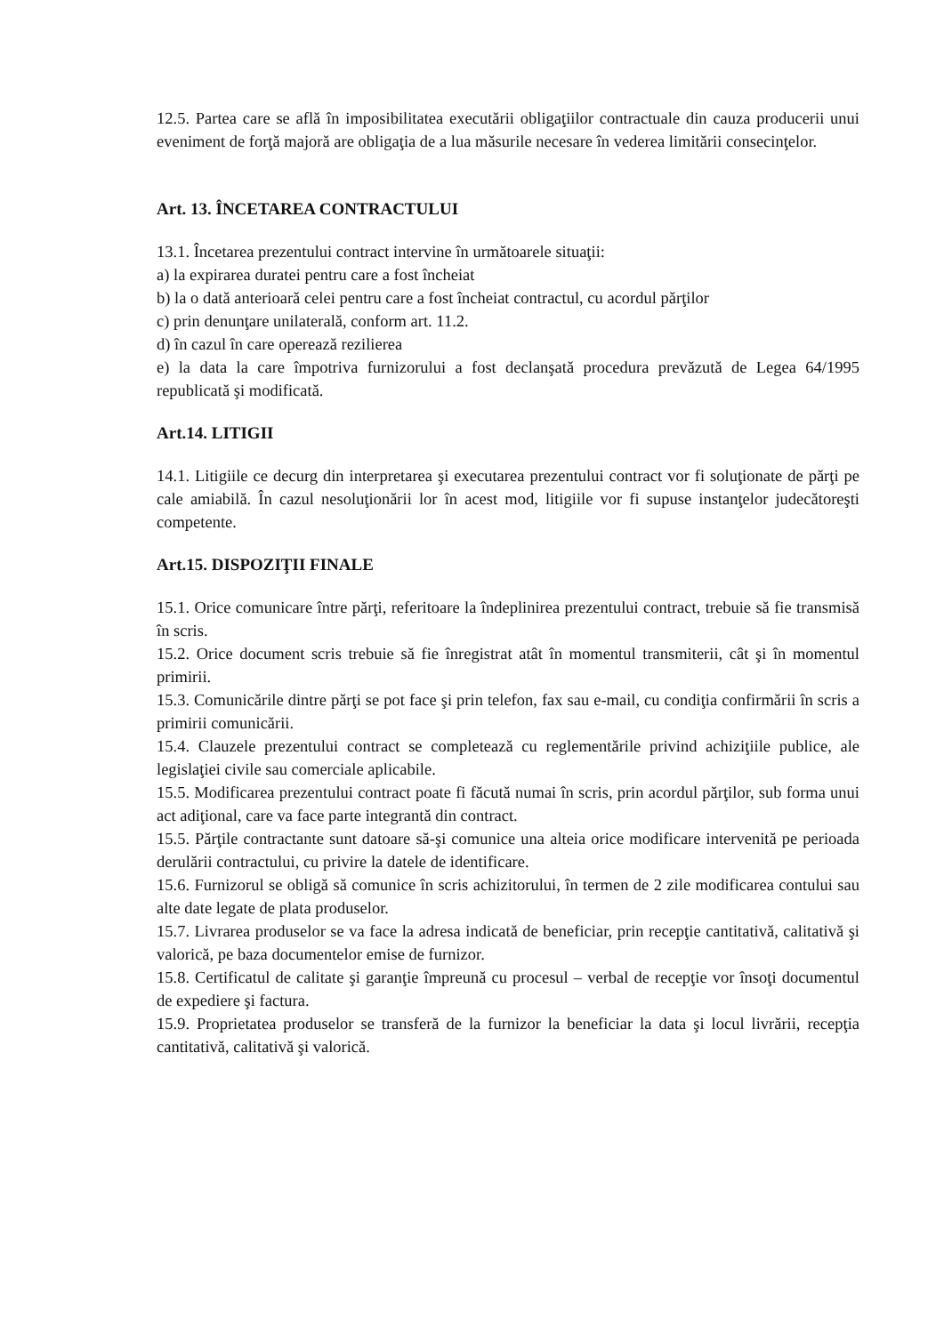12.5. Partea care se află în imposibilitatea executării obligaţiilor contractuale din cauza producerii unui eveniment de forţă majoră are obligaţia de a lua măsurile necesare în vederea limitării consecinţelor.
Art. 13. ÎNCETAREA CONTRACTULUI
13.1. Încetarea prezentului contract intervine în următoarele situaţii:
a) la expirarea duratei pentru care a fost încheiat
b) la o dată anterioară celei pentru care a fost încheiat contractul, cu acordul părţilor
c) prin denunţare unilaterală, conform art. 11.2.
d) în cazul în care operează rezilierea
e) la data la care împotriva furnizorului a fost declanşată procedura prevăzută de Legea 64/1995 republicată şi modificată.
Art.14. LITIGII
14.1. Litigiile ce decurg din interpretarea şi executarea prezentului contract vor fi soluţionate de părţi pe cale amiabilă. În cazul nesoluţionării lor în acest mod, litigiile vor fi supuse instanţelor judecătoreşti competente.
Art.15. DISPOZIŢII FINALE
15.1. Orice comunicare între părţi, referitoare la îndeplinirea prezentului contract, trebuie să fie transmisă în scris.
15.2. Orice document scris trebuie să fie înregistrat atât în momentul transmiterii, cât şi în momentul primirii.
15.3. Comunicările dintre părţi se pot face şi prin telefon, fax sau e-mail, cu condiţia confirmării în scris a primirii comunicării.
15.4. Clauzele prezentului contract se completează cu reglementările privind achiziţiile publice, ale legislaţiei civile sau comerciale aplicabile.
15.5. Modificarea prezentului contract poate fi făcută numai în scris, prin acordul părţilor, sub forma unui act adiţional, care va face parte integrantă din contract.
15.5. Părţile contractante sunt datoare să-şi comunice una alteia orice modificare intervenită pe perioada derulării contractului, cu privire la datele de identificare.
15.6. Furnizorul se obligă să comunice în scris achizitorului, în termen de 2 zile modificarea contului sau alte date legate de plata produselor.
15.7. Livrarea produselor se va face la adresa indicată de beneficiar, prin recepţie cantitativă, calitativă şi valorică, pe baza documentelor emise de furnizor.
15.8. Certificatul de calitate şi garanţie împreună cu procesul – verbal de recepţie vor însoţi documentul de expediere şi factura.
15.9. Proprietatea produselor se transferă de la furnizor la beneficiar la data şi locul livrării, recepţia cantitativă, calitativă şi valorică.